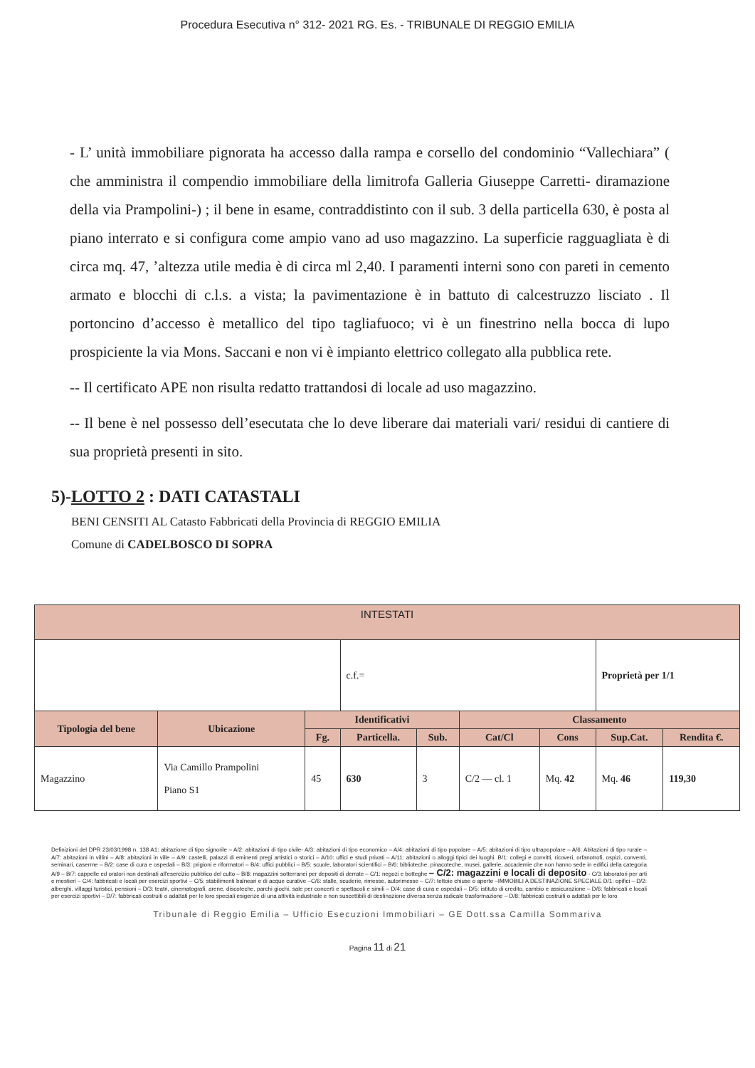Procedura Esecutiva n° 312- 2021 RG. Es. - TRIBUNALE DI REGGIO EMILIA
- L’ unità immobiliare pignorata ha accesso dalla rampa e corsello del condominio “Vallechiara” ( che amministra il compendio immobiliare della limitrofa Galleria Giuseppe Carretti- diramazione della via Prampolini-) ; il bene in esame, contraddistinto con il sub. 3 della particella 630, è posta al piano interrato e si configura come ampio vano ad uso magazzino. La superficie ragguagliata è di circa mq. 47, ’altezza utile media è di circa ml 2,40. I paramenti interni sono con pareti in cemento armato e blocchi di c.l.s. a vista; la pavimentazione è in battuto di calcestruzzo lisciato . Il portoncino d’accesso è metallico del tipo tagliafuoco; vi è un finestrino nella bocca di lupo prospiciente la via Mons. Saccani e non vi è impianto elettrico collegato alla pubblica rete.
-- Il certificato APE non risulta redatto trattandosi di locale ad uso magazzino.
-- Il bene è nel possesso dell’esecutata che lo deve liberare dai materiali vari/ residui di cantiere di sua proprietà presenti in sito.
5)-LOTTO 2 : DATI CATASTALI
BENI CENSITI AL Catasto Fabbricati della Provincia di REGGIO EMILIA
Comune di CADELBOSCO DI SOPRA
| INTESTATI | | | | | | | | | |
| | | | c.f.= | | | | Proprietà per 1/1 | | |
| Tipologia del bene | Ubicazione | Identificativi | | | Classamento | | | | |
| | | Fg. | Particella. | Sub. | Cat/Cl | Cons | Sup.Cat. | Rendita €. | |
| Magazzino | Via Camillo Prampolini Piano S1 | 45 | 630 | 3 | C/2 — cl. 1 | Mq. 42 | Mq. 46 | 119,30 | |
Definizioni del DPR 23/03/1998 n. 138 A1: abitazione di tipo signorile – A/2: abitazioni di tipo civile- A/3: abitazioni di tipo economico – A/4: abitazioni di tipo popolare – A/5: abitazioni di tipo ultrapopolare – A/6: Abitazioni di tipo rurale – A/7: abitazioni in villini – A/8: abitazioni in ville – A/9: castelli, palazzi di eminenti pregi artistici o storici – A/10: uffici e studi privati – A/11: abitazioni o alloggi tipici dei luoghi. B/1: collegi e convitti, ricoveri, orfanotrofi, ospizi, conventi, seminari, caserme – B/2: case di cura e ospedali – B/3: prigioni e riformatori – B/4: uffici pubblici – B/5: scuole, laboratori scientifici – B/6: biblioteche, pinacoteche, musei, gallerie, accademie che non hanno sede in edifici della categoria A/9 – B/7: cappelle ed oratori non destinati all'esercizio pubblico del culto – B/8: magazzini sotterranei per depositi di derrate – C/1: negozi e botteghe – C/2: magazzini e locali di deposito - C/3: laboratori per arti e mestieri – C/4: fabbricati e locali per esercizi sportivi – C/5: stabilimenti balneari e di acque curative –C/6: stalle, scuderie, rimesse, autorimesse – C/7: tettoie chiuse o aperte –IMMOBILI A DESTINAZIONE SPECIALE D/1: opifici – D/2: alberghi, villaggi turistici, pensioni – D/3: teatri, cinematografi, arene, discoteche, parchi giochi, sale per concerti e spettacoli e simili – D/4: case di cura e ospedali – D/5: istituto di credito, cambio e assicurazione – D/6: fabbricati e locali per esercizi sportivi – D/7: fabbricati costruiti o adattati per le loro speciali esigenze di una attività industriale e non suscettibili di destinazione diversa senza radicale trasformazione – D/8: fabbricati costruiti o adattati per le loro
Tribunale di Reggio Emilia – Ufficio Esecuzioni Immobiliari – GE Dott.ssa Camilla Sommariva
Pagina 11 di 21